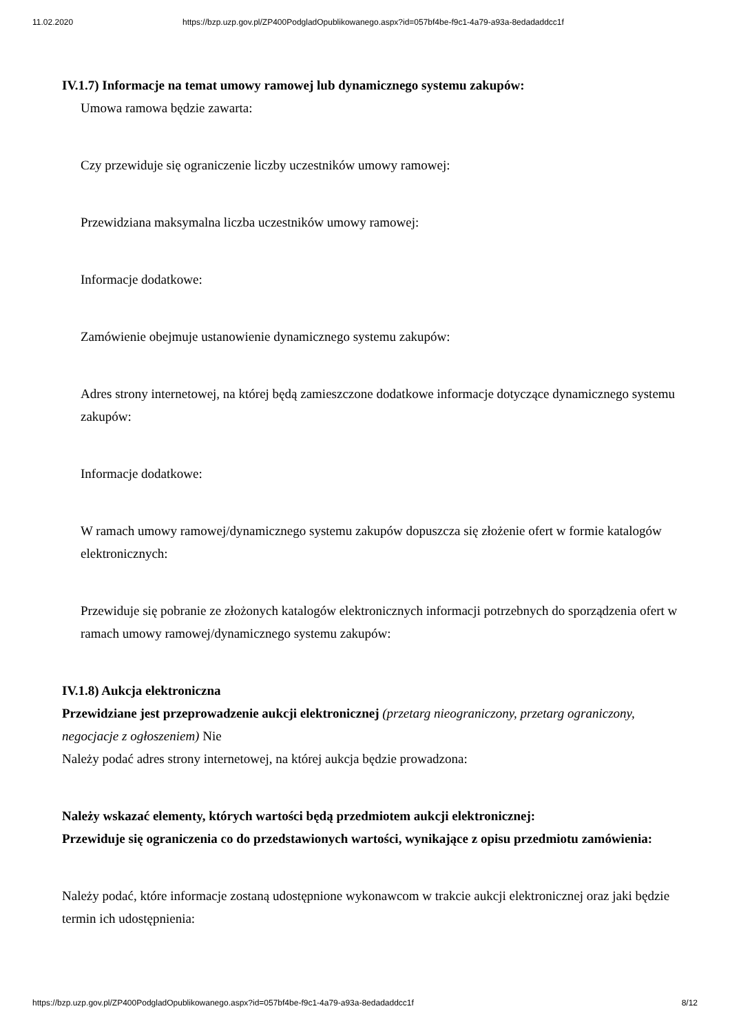11.02.2020 https://bzp.uzp.gov.pl/ZP400PodgladOpublikowanego.aspx?id=057bf4be-f9c1-4a79-a93a-8edadaddcc1f
IV.1.7) Informacje na temat umowy ramowej lub dynamicznego systemu zakupów:
Umowa ramowa będzie zawarta:
Czy przewiduje się ograniczenie liczby uczestników umowy ramowej:
Przewidziana maksymalna liczba uczestników umowy ramowej:
Informacje dodatkowe:
Zamówienie obejmuje ustanowienie dynamicznego systemu zakupów:
Adres strony internetowej, na której będą zamieszczone dodatkowe informacje dotyczące dynamicznego systemu zakupów:
Informacje dodatkowe:
W ramach umowy ramowej/dynamicznego systemu zakupów dopuszcza się złożenie ofert w formie katalogów elektronicznych:
Przewiduje się pobranie ze złożonych katalogów elektronicznych informacji potrzebnych do sporządzenia ofert w ramach umowy ramowej/dynamicznego systemu zakupów:
IV.1.8) Aukcja elektroniczna
Przewidziane jest przeprowadzenie aukcji elektronicznej (przetarg nieograniczony, przetarg ograniczony, negocjacje z ogłoszeniem) Nie
Należy podać adres strony internetowej, na której aukcja będzie prowadzona:
Należy wskazać elementy, których wartości będą przedmiotem aukcji elektronicznej:
Przewiduje się ograniczenia co do przedstawionych wartości, wynikające z opisu przedmiotu zamówienia:
Należy podać, które informacje zostaną udostępnione wykonawcom w trakcie aukcji elektronicznej oraz jaki będzie termin ich udostępnienia:
https://bzp.uzp.gov.pl/ZP400PodgladOpublikowanego.aspx?id=057bf4be-f9c1-4a79-a93a-8edadaddcc1f 8/12